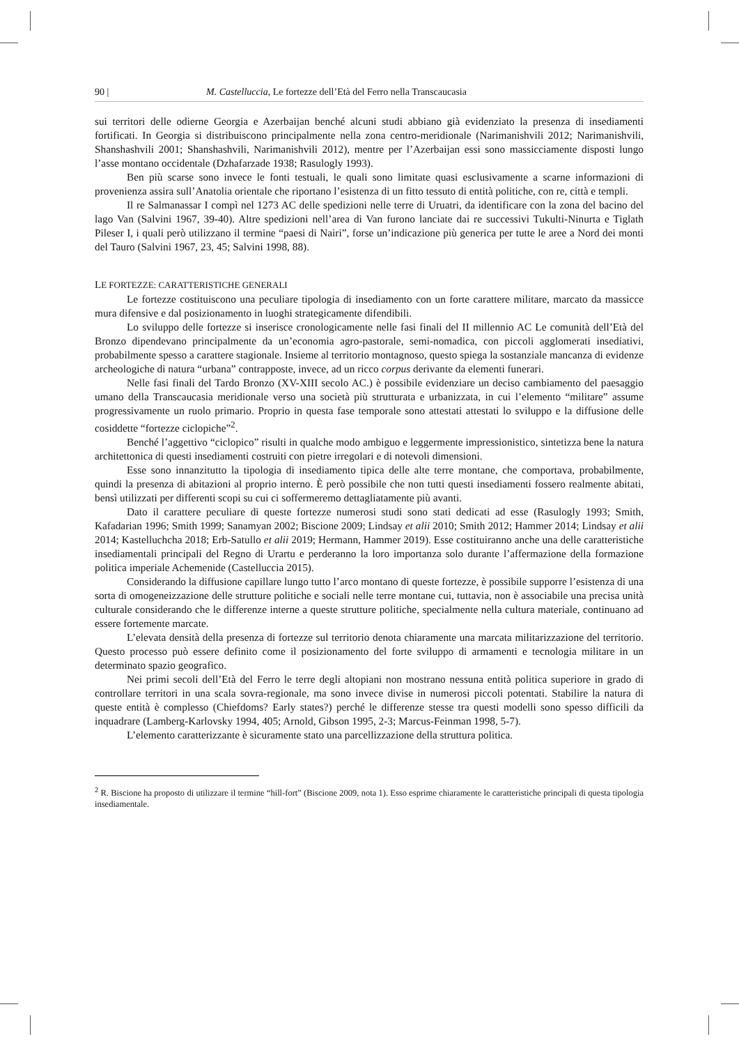90 | M. Castelluccia, Le fortezze dell’Età del Ferro nella Transcaucasia
sui territori delle odierne Georgia e Azerbaijan benché alcuni studi abbiano già evidenziato la presenza di insediamenti fortificati. In Georgia si distribuiscono principalmente nella zona centro-meridionale (Narimanishvili 2012; Narimanishvili, Shanshashvili 2001; Shanshashvili, Narimanishvili 2012), mentre per l’Azerbaijan essi sono massicciamente disposti lungo l’asse montano occidentale (Dzhafarzade 1938; Rasulogly 1993).
Ben più scarse sono invece le fonti testuali, le quali sono limitate quasi esclusivamente a scarne informazioni di provenienza assira sull’Anatolia orientale che riportano l’esistenza di un fitto tessuto di entità politiche, con re, città e templi.
Il re Salmanassar I compì nel 1273 AC delle spedizioni nelle terre di Uruatri, da identificare con la zona del bacino del lago Van (Salvini 1967, 39-40). Altre spedizioni nell’area di Van furono lanciate dai re successivi Tukulti-Ninurta e Tiglath Pileser I, i quali però utilizzano il termine “paesi di Nairi”, forse un’indicazione più generica per tutte le aree a Nord dei monti del Tauro (Salvini 1967, 23, 45; Salvini 1998, 88).
LE FORTEZZE: CARATTERISTICHE GENERALI
Le fortezze costituiscono una peculiare tipologia di insediamento con un forte carattere militare, marcato da massicce mura difensive e dal posizionamento in luoghi strategicamente difendibili.
Lo sviluppo delle fortezze si inserisce cronologicamente nelle fasi finali del II millennio AC Le comunità dell’Età del Bronzo dipendevano principalmente da un’economia agro-pastorale, semi-nomadica, con piccoli agglomerati insediativi, probabilmente spesso a carattere stagionale. Insieme al territorio montagnoso, questo spiega la sostanziale mancanza di evidenze archeologiche di natura “urbana” contrapposte, invece, ad un ricco corpus derivante da elementi funerari.
Nelle fasi finali del Tardo Bronzo (XV-XIII secolo AC.) è possibile evidenziare un deciso cambiamento del paesaggio umano della Transcaucasia meridionale verso una società più strutturata e urbanizzata, in cui l’elemento “militare” assume progressivamente un ruolo primario. Proprio in questa fase temporale sono attestati attestati lo sviluppo e la diffusione delle cosiddette “fortezze ciclopiche”<sup>2</sup>.
Benché l’aggettivo “ciclopico” risulti in qualche modo ambiguo e leggermente impressionistico, sintetizza bene la natura architettonica di questi insediamenti costruiti con pietre irregolari e di notevoli dimensioni.
Esse sono innanzitutto la tipologia di insediamento tipica delle alte terre montane, che comportava, probabilmente, quindi la presenza di abitazioni al proprio interno. È però possibile che non tutti questi insediamenti fossero realmente abitati, bensì utilizzati per differenti scopi su cui ci soffermeremo dettagliatamente più avanti.
Dato il carattere peculiare di queste fortezze numerosi studi sono stati dedicati ad esse (Rasulogly 1993; Smith, Kafadarian 1996; Smith 1999; Sanamyan 2002; Biscione 2009; Lindsay et alii 2010; Smith 2012; Hammer 2014; Lindsay et alii 2014; Kastelluchcha 2018; Erb-Satullo et alii 2019; Hermann, Hammer 2019). Esse costituiranno anche una delle caratteristiche insediamentali principali del Regno di Urartu e perderanno la loro importanza solo durante l’affermazione della formazione politica imperiale Achemenide (Castelluccia 2015).
Considerando la diffusione capillare lungo tutto l’arco montano di queste fortezze, è possibile supporre l’esistenza di una sorta di omogeneizzazione delle strutture politiche e sociali nelle terre montane cui, tuttavia, non è associabile una precisa unità culturale considerando che le differenze interne a queste strutture politiche, specialmente nella cultura materiale, continuano ad essere fortemente marcate.
L’elevata densità della presenza di fortezze sul territorio denota chiaramente una marcata militarizzazione del territorio. Questo processo può essere definito come il posizionamento del forte sviluppo di armamenti e tecnologia militare in un determinato spazio geografico.
Nei primi secoli dell’Età del Ferro le terre degli altopiani non mostrano nessuna entità politica superiore in grado di controllare territori in una scala sovra-regionale, ma sono invece divise in numerosi piccoli potentati. Stabilire la natura di queste entità è complesso (Chiefdoms? Early states?) perché le differenze stesse tra questi modelli sono spesso difficili da inquadrare (Lamberg-Karlovsky 1994, 405; Arnold, Gibson 1995, 2-3; Marcus-Feinman 1998, 5-7).
L’elemento caratterizzante è sicuramente stato una parcellizzazione della struttura politica.
<sup>2</sup> R. Biscione ha proposto di utilizzare il termine “hill-fort” (Biscione 2009, nota 1). Esso esprime chiaramente le caratteristiche principali di questa tipologia insediamentale.